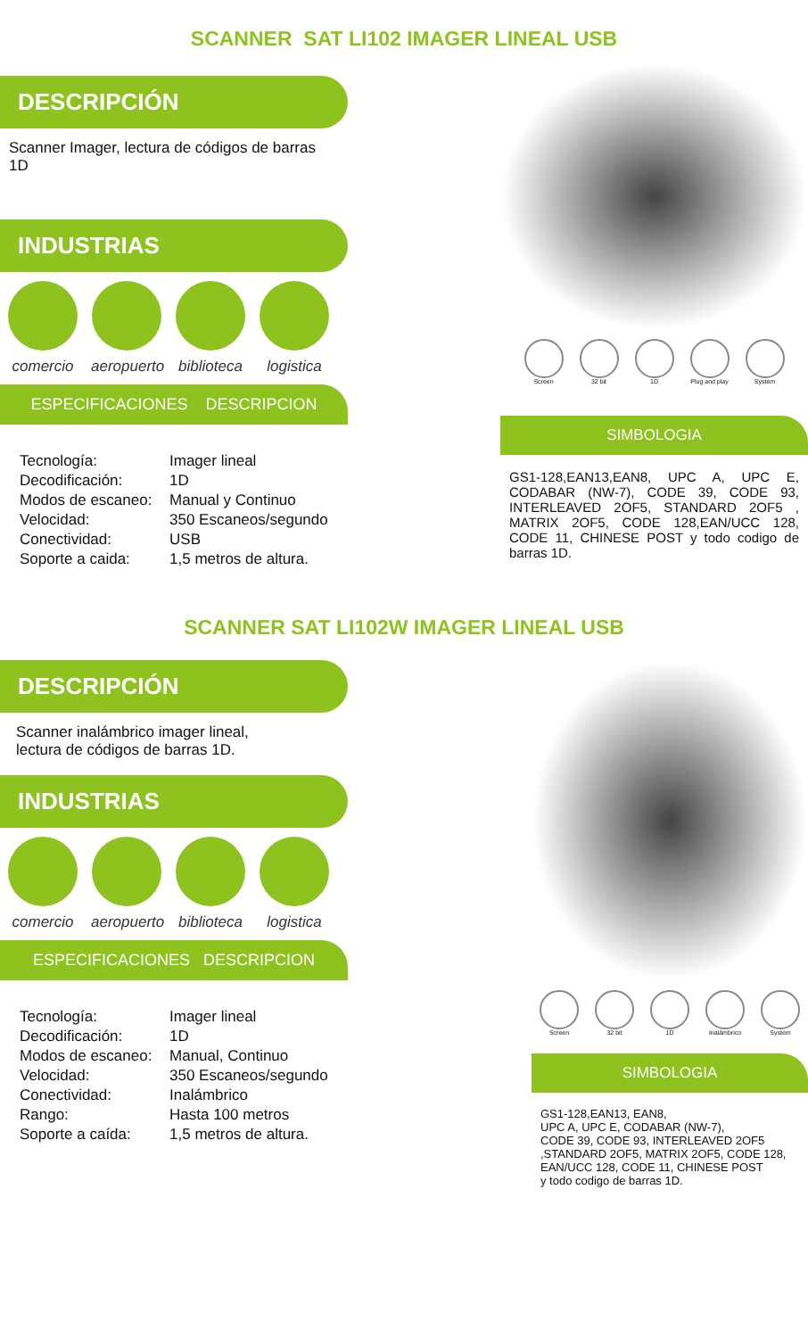SCANNER SAT LI102 IMAGER LINEAL USB
DESCRIPCIÓN
Scanner Imager, lectura de códigos de barras 1D
INDUSTRIAS
comercio
aeropuerto
biblioteca
logistica
ESPECIFICACIONES DESCRIPCION
| Tecnología: | Imager lineal |
| Decodificación: | 1D |
| Modos de escaneo: | Manual y Continuo |
| Velocidad: | 350 Escaneos/segundo |
| Conectividad: | USB |
| Soporte a caida: | 1,5 metros de altura. |
Screen 32 bit 1D Plug and play System
SIMBOLOGIA
GS1-128,EAN13,EAN8, UPC A, UPC E, CODABAR (NW-7), CODE 39, CODE 93, INTERLEAVED 2OF5, STANDARD 2OF5 , MATRIX 2OF5, CODE 128,EAN/UCC 128, CODE 11, CHINESE POST y todo codigo de barras 1D.
SCANNER SAT LI102W IMAGER LINEAL USB
DESCRIPCIÓN
Scanner inalámbrico imager lineal,
lectura de códigos de barras 1D.
INDUSTRIAS
comercio
aeropuerto
biblioteca
logistica
ESPECIFICACIONES DESCRIPCION
| Tecnología: | Imager lineal |
| Decodificación: | 1D |
| Modos de escaneo: | Manual, Continuo |
| Velocidad: | 350 Escaneos/segundo |
| Conectividad: | Inalámbrico |
| Rango: | Hasta 100 metros |
| Soporte a caída: | 1,5 metros de altura. |
Screen 32 bit 1D Inalámbrico System
SIMBOLOGIA
GS1-128,EAN13, EAN8,
UPC A, UPC E, CODABAR (NW-7),
CODE 39, CODE 93, INTERLEAVED 2OF5
,STANDARD 2OF5, MATRIX 2OF5, CODE 128,
EAN/UCC 128, CODE 11, CHINESE POST
y todo codigo de barras 1D.